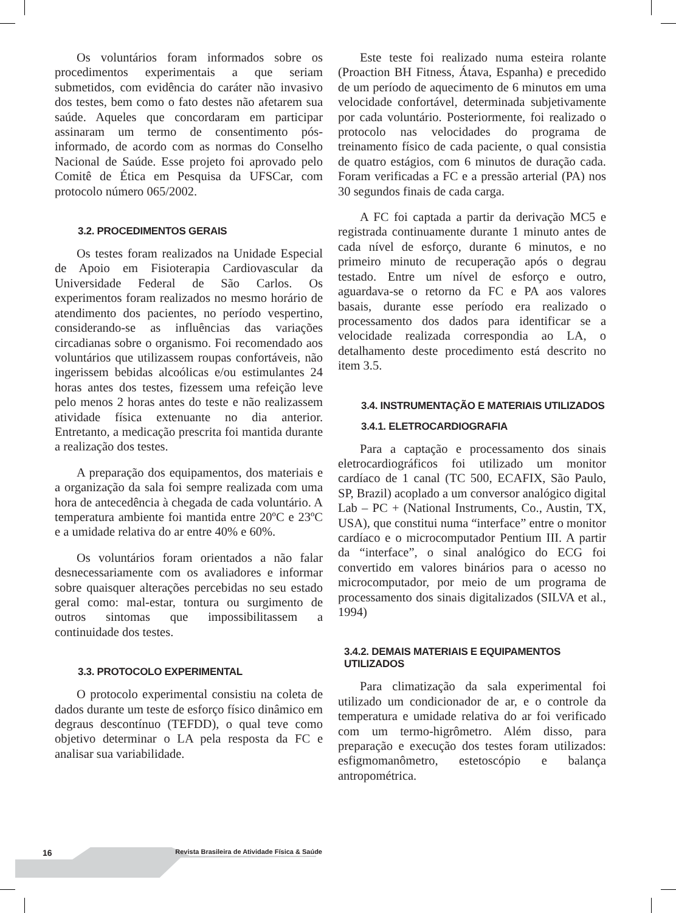Os voluntários foram informados sobre os procedimentos experimentais a que seriam submetidos, com evidência do caráter não invasivo dos testes, bem como o fato destes não afetarem sua saúde. Aqueles que concordaram em participar assinaram um termo de consentimento pós-informado, de acordo com as normas do Conselho Nacional de Saúde. Esse projeto foi aprovado pelo Comitê de Ética em Pesquisa da UFSCar, com protocolo número 065/2002.
3.2. PROCEDIMENTOS GERAIS
Os testes foram realizados na Unidade Especial de Apoio em Fisioterapia Cardiovascular da Universidade Federal de São Carlos. Os experimentos foram realizados no mesmo horário de atendimento dos pacientes, no período vespertino, considerando-se as influências das variações circadianas sobre o organismo. Foi recomendado aos voluntários que utilizassem roupas confortáveis, não ingerissem bebidas alcoólicas e/ou estimulantes 24 horas antes dos testes, fizessem uma refeição leve pelo menos 2 horas antes do teste e não realizassem atividade física extenuante no dia anterior. Entretanto, a medicação prescrita foi mantida durante a realização dos testes.
A preparação dos equipamentos, dos materiais e a organização da sala foi sempre realizada com uma hora de antecedência à chegada de cada voluntário. A temperatura ambiente foi mantida entre 20ºC e 23ºC e a umidade relativa do ar entre 40% e 60%.
Os voluntários foram orientados a não falar desnecessariamente com os avaliadores e informar sobre quaisquer alterações percebidas no seu estado geral como: mal-estar, tontura ou surgimento de outros sintomas que impossibilitassem a continuidade dos testes.
3.3. PROTOCOLO EXPERIMENTAL
O protocolo experimental consistiu na coleta de dados durante um teste de esforço físico dinâmico em degraus descontínuo (TEFDD), o qual teve como objetivo determinar o LA pela resposta da FC e analisar sua variabilidade.
Este teste foi realizado numa esteira rolante (Proaction BH Fitness, Átava, Espanha) e precedido de um período de aquecimento de 6 minutos em uma velocidade confortável, determinada subjetivamente por cada voluntário. Posteriormente, foi realizado o protocolo nas velocidades do programa de treinamento físico de cada paciente, o qual consistia de quatro estágios, com 6 minutos de duração cada. Foram verificadas a FC e a pressão arterial (PA) nos 30 segundos finais de cada carga.
A FC foi captada a partir da derivação MC5 e registrada continuamente durante 1 minuto antes de cada nível de esforço, durante 6 minutos, e no primeiro minuto de recuperação após o degrau testado. Entre um nível de esforço e outro, aguardava-se o retorno da FC e PA aos valores basais, durante esse período era realizado o processamento dos dados para identificar se a velocidade realizada correspondia ao LA, o detalhamento deste procedimento está descrito no item 3.5.
3.4. INSTRUMENTAÇÃO E MATERIAIS UTILIZADOS
3.4.1. ELETROCARDIOGRAFIA
Para a captação e processamento dos sinais eletrocardiográficos foi utilizado um monitor cardíaco de 1 canal (TC 500, ECAFIX, São Paulo, SP, Brazil) acoplado a um conversor analógico digital Lab – PC + (National Instruments, Co., Austin, TX, USA), que constitui numa “interface” entre o monitor cardíaco e o microcomputador Pentium III. A partir da “interface”, o sinal analógico do ECG foi convertido em valores binários para o acesso no microcomputador, por meio de um programa de processamento dos sinais digitalizados (SILVA et al., 1994)
3.4.2. DEMAIS MATERIAIS E EQUIPAMENTOS UTILIZADOS
Para climatização da sala experimental foi utilizado um condicionador de ar, e o controle da temperatura e umidade relativa do ar foi verificado com um termo-higrômetro. Além disso, para preparação e execução dos testes foram utilizados: esfigmomanômetro, estetoscópio e balança antropométrica.
16 Revista Brasileira de Atividade Física & Saúde